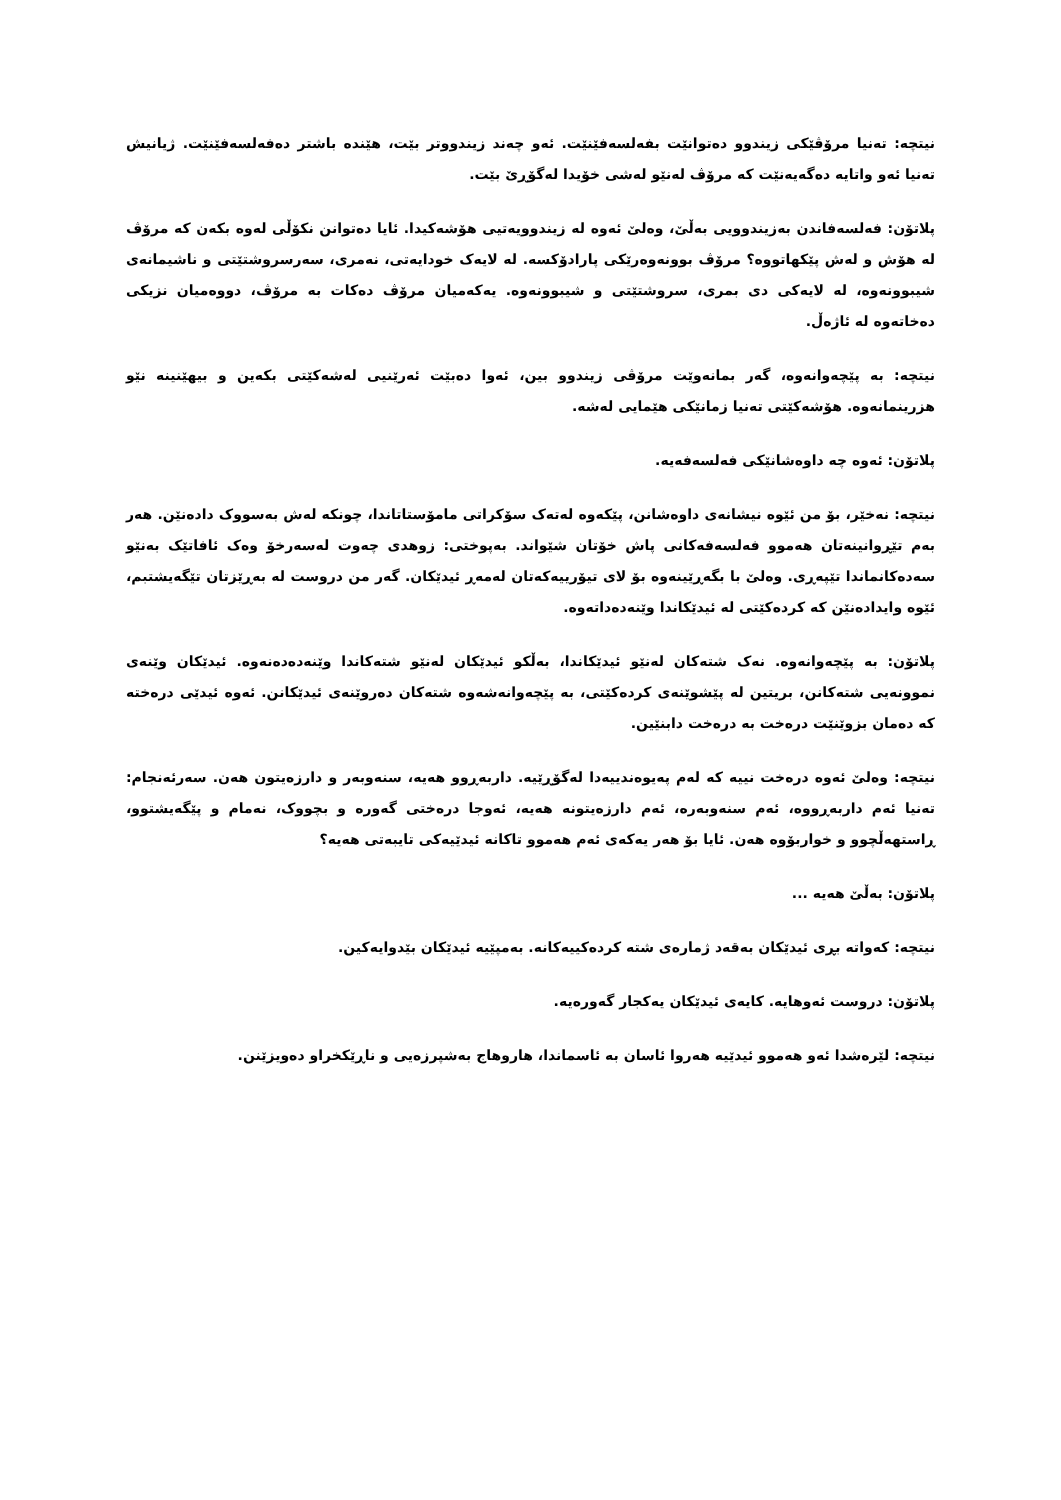نیتچە: تەنیا مرۆڤێکی زیندوو دەتوانێت بفەلسەفێنێت. ئەو چەند زیندووتر بێت، هێندە باشتر دەفەلسەفێنێت. ژیانیش تەنیا ئەو واتایە دەگەیەنێت کە مرۆڤ لەنێو لەشی خۆیدا لەگۆڕێ بێت.
پلاتۆن: فەلسەفاندن بەزیندوویی بەڵێ، وەلێ ئەوە لە زیندوویەتیی هۆشەکیدا. ئایا دەتوانن نکۆڵی لەوە بکەن کە مرۆڤ لە هۆش و لەش پێکهاتووە؟ مرۆڤ بوونەوەرێکی پارادۆکسە. لە لایەک خودایەتی، نەمری، سەرسروشتێتی و ناشیمانەی شیبوونەوە، لە لایەکی دی بمری، سروشتێتی و شیبوونەوە. یەکەمیان مرۆڤ دەکات بە مرۆڤ، دووەمیان نزیکی دەخاتەوە لە ئاژەڵ.
نیتچە: بە پێچەوانەوە، گەر بمانەوێت مرۆڤی زیندوو بین، ئەوا دەبێت ئەرێنیی لەشەکێتی بکەین و بیهێنینە نێو هزرینمانەوە. هۆشەکێتی تەنیا زمانێکی هێمایی لەشە.
پلاتۆن: ئەوە چە داوەشانێکی فەلسەفەیە.
نیتچە: نەخێر، بۆ من ئێوە نیشانەی داوەشانن، پێکەوە لەتەک سۆکراتی مامۆستاتاندا، چونکە لەش بەسووک دادەنێن. هەر بەم تێڕوانینەتان هەموو فەلسەفەکانی پاش خۆتان شێواند. بەپوختی: زوهدی چەوت لەسەرخۆ وەک ئافاتێک بەنێو سەدەکانماندا تێپەڕی. وەلێ با بگەڕێینەوە بۆ لای تیۆرییەکەتان لەمەڕ ئیدێکان. گەر من دروست لە بەڕێزتان تێگەیشتبم، ئێوە وایدادەنێن کە کردەکێتی لە ئیدێکاندا وێنەدەداتەوە.
پلاتۆن: بە پێچەوانەوە. نەک شتەکان لەنێو ئیدێکاندا، بەڵکو ئیدێکان لەنێو شتەکاندا وێنەدەدەنەوە. ئیدێکان وێنەی نموونەیی شتەکانن، بریتین لە پێشوێنەی کردەکێتی، بە پێچەوانەشەوە شتەکان دەروێنەی ئیدێکانن. ئەوە ئیدێی درەختە کە دەمان بزوێنێت درەخت بە درەخت دابنێین.
نیتچە: وەلێ ئەوە درەخت نییە کە لەم پەیوەندییەدا لەگۆڕێیە. داربەڕوو هەیە، سنەوبەر و دارزەیتون هەن. سەرئەنجام: تەنیا ئەم داربەڕووە، ئەم سنەوبەرە، ئەم دارزەیتونە هەیە، ئەوجا درەختی گەورە و بچووک، نەمام و پێگەیشتوو، ڕاستهەڵچوو و خواربۆوە هەن. ئایا بۆ هەر یەکەی ئەم هەموو تاکانە ئیدێیەکی تایبەتی هەیە؟
پلاتۆن: بەڵێ هەیە ...
نیتچە: کەواتە بڕی ئیدێکان بەقەد ژمارەی شتە کردەکییەکانە. بەمپێیە ئیدێکان بێدوایەکین.
پلاتۆن: دروست ئەوهایە. کایەی ئیدێکان یەکجار گەورەیە.
نیتچە: لێرەشدا ئەو هەموو ئیدێیە هەروا ئاسان بە ئاسماندا، هاروهاج بەشپرزەیی و ناڕێکخراو دەویزێنن.